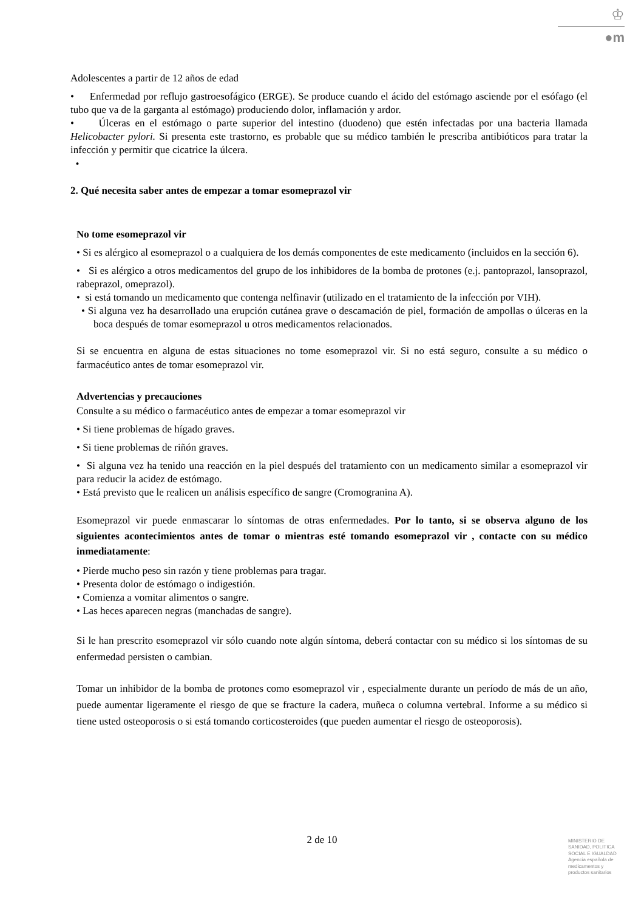♔
●m
Adolescentes a partir de 12 años de edad
• Enfermedad por reflujo gastroesofágico (ERGE). Se produce cuando el ácido del estómago asciende por el esófago (el tubo que va de la garganta al estómago) produciendo dolor, inflamación y ardor.
• Úlceras en el estómago o parte superior del intestino (duodeno) que estén infectadas por una bacteria llamada Helicobacter pylori. Si presenta este trastorno, es probable que su médico también le prescriba antibióticos para tratar la infección y permitir que cicatrice la úlcera.
•
2. Qué necesita saber antes de empezar a tomar esomeprazol vir
No tome esomeprazol vir
• Si es alérgico al esomeprazol o a cualquiera de los demás componentes de este medicamento (incluidos en la sección 6).
• Si es alérgico a otros medicamentos del grupo de los inhibidores de la bomba de protones (e.j. pantoprazol, lansoprazol, rabeprazol, omeprazol).
• si está tomando un medicamento que contenga nelfinavir (utilizado en el tratamiento de la infección por VIH).
• Si alguna vez ha desarrollado una erupción cutánea grave o descamación de piel, formación de ampollas o úlceras en la boca después de tomar esomeprazol u otros medicamentos relacionados.
Si se encuentra en alguna de estas situaciones no tome esomeprazol vir. Si no está seguro, consulte a su médico o farmacéutico antes de tomar esomeprazol vir.
Advertencias y precauciones
Consulte a su médico o farmacéutico antes de empezar a tomar esomeprazol vir
• Si tiene problemas de hígado graves.
• Si tiene problemas de riñón graves.
• Si alguna vez ha tenido una reacción en la piel después del tratamiento con un medicamento similar a esomeprazol vir para reducir la acidez de estómago.
• Está previsto que le realicen un análisis específico de sangre (Cromogranina A).
Esomeprazol vir puede enmascarar lo síntomas de otras enfermedades. Por lo tanto, si se observa alguno de los siguientes acontecimientos antes de tomar o mientras esté tomando esomeprazol vir , contacte con su médico inmediatamente:
• Pierde mucho peso sin razón y tiene problemas para tragar.
• Presenta dolor de estómago o indigestión.
• Comienza a vomitar alimentos o sangre.
• Las heces aparecen negras (manchadas de sangre).
Si le han prescrito esomeprazol vir sólo cuando note algún síntoma, deberá contactar con su médico si los síntomas de su enfermedad persisten o cambian.
Tomar un inhibidor de la bomba de protones como esomeprazol vir , especialmente durante un período de más de un año, puede aumentar ligeramente el riesgo de que se fracture la cadera, muñeca o columna vertebral. Informe a su médico si tiene usted osteoporosis o si está tomando corticosteroides (que pueden aumentar el riesgo de osteoporosis).
2 de 10
MINISTERIO DE
SANIDAD, POLITICA
SOCIAL E IGUALDAD
Agencia española de
medicamentos y
productos sanitarios